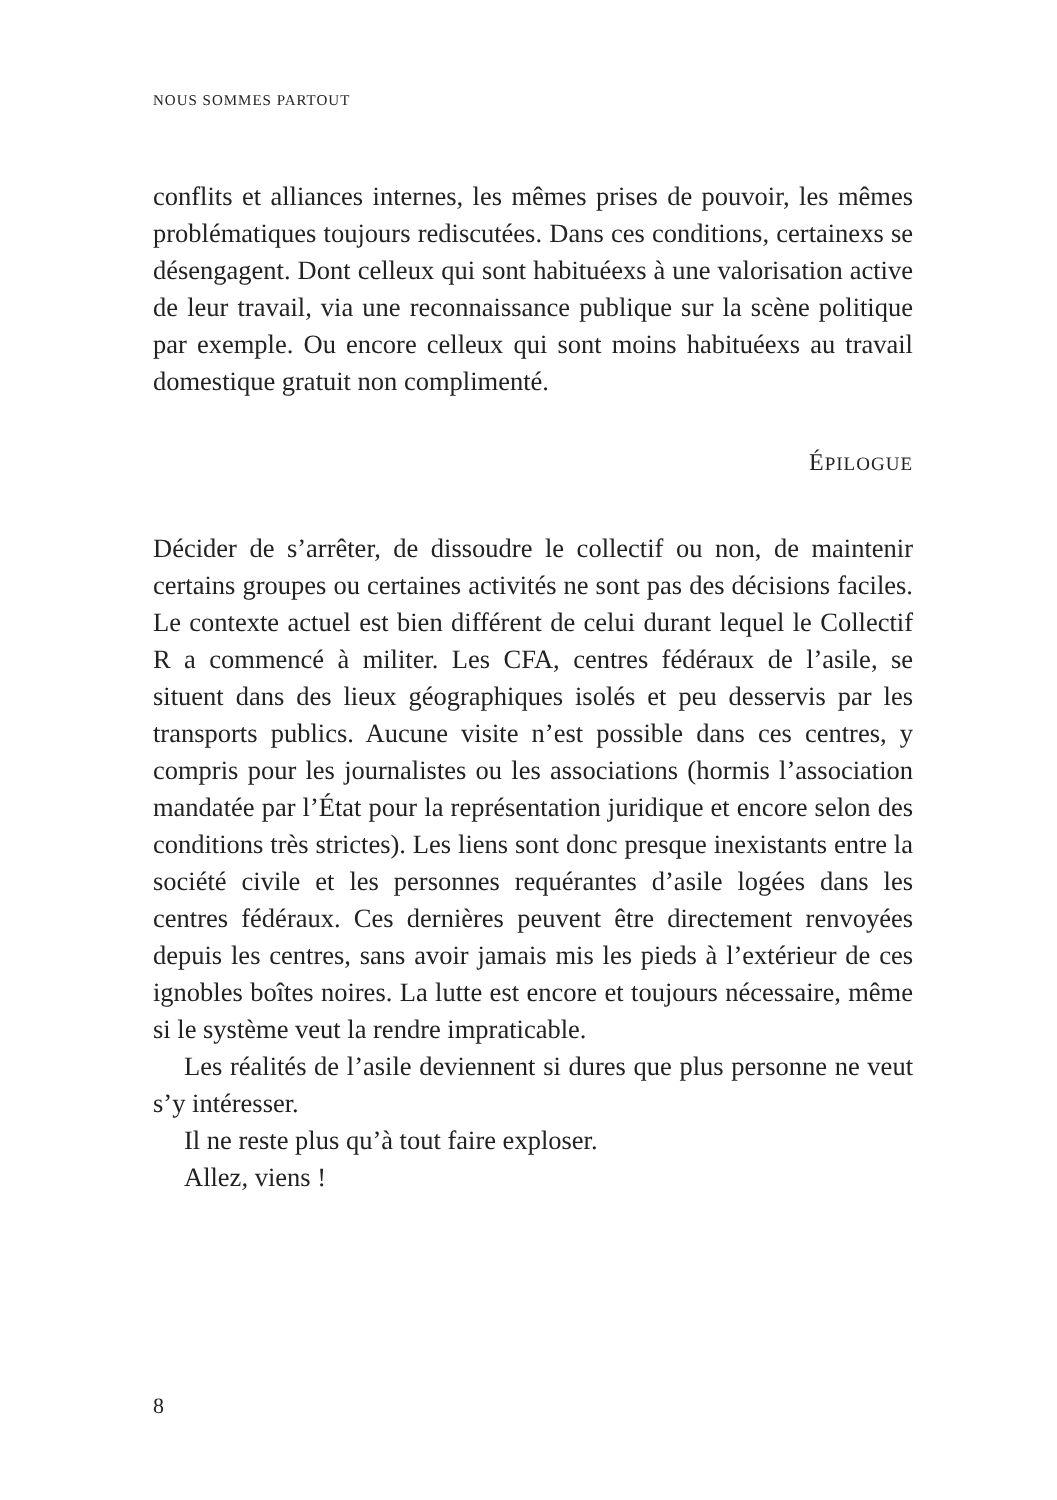NOUS SOMMES PARTOUT
conflits et alliances internes, les mêmes prises de pouvoir, les mêmes problématiques toujours rediscutées. Dans ces conditions, certainexs se désengagent. Dont celleux qui sont habituéexs à une valorisation active de leur travail, via une reconnaissance publique sur la scène politique par exemple. Ou encore celleux qui sont moins habituéexs au travail domestique gratuit non complimenté.
ÉPILOGUE
Décider de s’arrêter, de dissoudre le collectif ou non, de maintenir certains groupes ou certaines activités ne sont pas des décisions faciles. Le contexte actuel est bien différent de celui durant lequel le Collectif R a commencé à militer. Les CFA, centres fédéraux de l’asile, se situent dans des lieux géographiques isolés et peu desservis par les transports publics. Aucune visite n’est possible dans ces centres, y compris pour les journalistes ou les associations (hormis l’association mandatée par l’État pour la représentation juridique et encore selon des conditions très strictes). Les liens sont donc presque inexistants entre la société civile et les personnes requérantes d’asile logées dans les centres fédéraux. Ces dernières peuvent être directement renvoyées depuis les centres, sans avoir jamais mis les pieds à l’extérieur de ces ignobles boîtes noires. La lutte est encore et toujours nécessaire, même si le système veut la rendre impraticable.
Les réalités de l’asile deviennent si dures que plus personne ne veut s’y intéresser.
Il ne reste plus qu’à tout faire exploser.
Allez, viens !
8